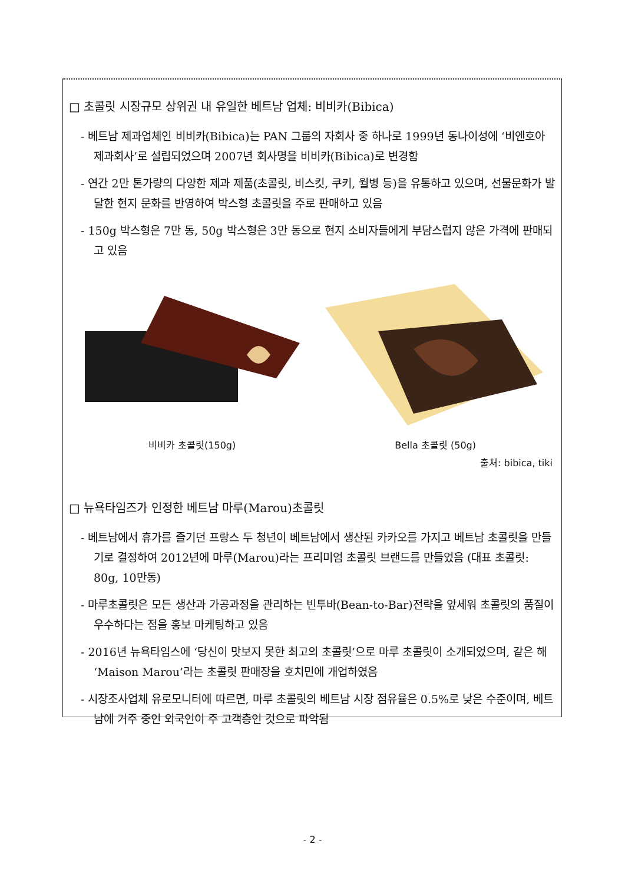□ 초콜릿 시장규모 상위권 내 유일한 베트남 업체: 비비카(Bibica)
- 베트남 제과업체인 비비카(Bibica)는 PAN 그룹의 자회사 중 하나로 1999년 동나이성에 ‘비엔호아 제과회사’로 설립되었으며 2007년 회사명을 비비카(Bibica)로 변경함
- 연간 2만 톤가량의 다양한 제과 제품(초콜릿, 비스킷, 쿠키, 월병 등)을 유통하고 있으며, 선물문화가 발달한 현지 문화를 반영하여 박스형 초콜릿을 주로 판매하고 있음
- 150g 박스형은 7만 동, 50g 박스형은 3만 동으로 현지 소비자들에게 부담스럽지 않은 가격에 판매되고 있음
비비카 초콜릿(150g) Bella 초콜릿 (50g)
출처: bibica, tiki
□ 뉴욕타임즈가 인정한 베트남 마루(Marou)초콜릿
- 베트남에서 휴가를 즐기던 프랑스 두 청년이 베트남에서 생산된 카카오를 가지고 베트남 초콜릿을 만들기로 결정하여 2012년에 마루(Marou)라는 프리미엄 초콜릿 브랜드를 만들었음 (대표 초콜릿: 80g, 10만동)
- 마루초콜릿은 모든 생산과 가공과정을 관리하는 빈투바(Bean-to-Bar)전략을 앞세워 초콜릿의 품질이 우수하다는 점을 홍보 마케팅하고 있음
- 2016년 뉴욕타임스에 ‘당신이 맛보지 못한 최고의 초콜릿’으로 마루 초콜릿이 소개되었으며, 같은 해 ‘Maison Marou’라는 초콜릿 판매장을 호치민에 개업하였음
- 시장조사업체 유로모니터에 따르면, 마루 초콜릿의 베트남 시장 점유율은 0.5%로 낮은 수준이며, 베트남에 거주 중인 외국인이 주 고객층인 것으로 파악됨
- 2 -